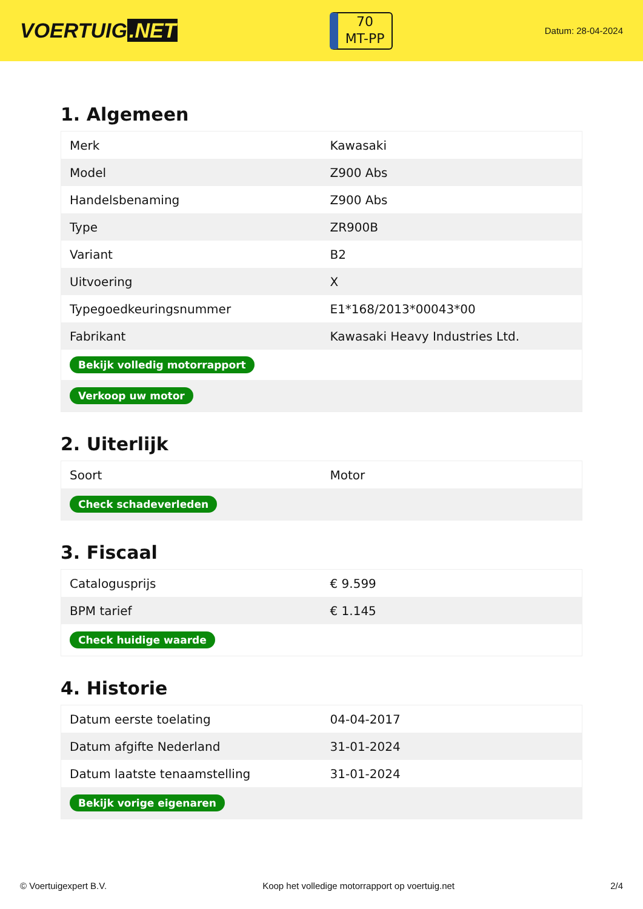VOERTUIG.NET
70
MT-PP
Datum: 28-04-2024
1. Algemeen
| Merk | Kawasaki |
| Model | Z900 Abs |
| Handelsbenaming | Z900 Abs |
| Type | ZR900B |
| Variant | B2 |
| Uitvoering | X |
| Typegoedkeuringsnummer | E1*168/2013*00043*00 |
| Fabrikant | Kawasaki Heavy Industries Ltd. |
| Bekijk volledig motorrapport | |
| Verkoop uw motor | |
2. Uiterlijk
| Soort | Motor |
| Check schadeverleden | |
3. Fiscaal
| Catalogusprijs | € 9.599 |
| BPM tarief | € 1.145 |
| Check huidige waarde | |
4. Historie
| Datum eerste toelating | 04-04-2017 |
| Datum afgifte Nederland | 31-01-2024 |
| Datum laatste tenaamstelling | 31-01-2024 |
| Bekijk vorige eigenaren | |
© Voertuigexpert B.V. Koop het volledige motorrapport op voertuig.net 2/4